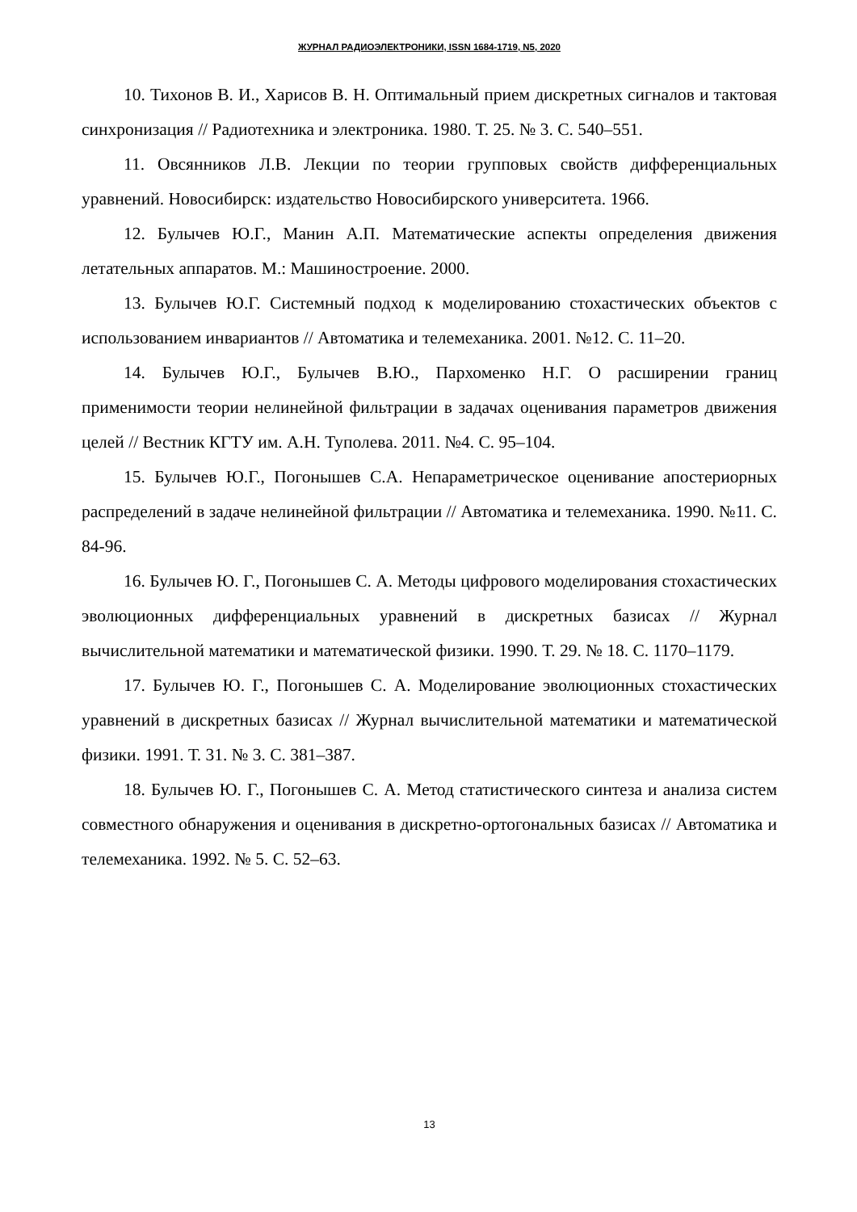ЖУРНАЛ РАДИОЭЛЕКТРОНИКИ, ISSN 1684-1719, N5, 2020
10. Тихонов В. И., Харисов В. Н. Оптимальный прием дискретных сигналов и тактовая синхронизация // Радиотехника и электроника. 1980. Т. 25. № 3. С. 540–551.
11. Овсянников Л.В. Лекции по теории групповых свойств дифференциальных уравнений. Новосибирск: издательство Новосибирского университета. 1966.
12. Булычев Ю.Г., Манин А.П. Математические аспекты определения движения летательных аппаратов. М.: Машиностроение. 2000.
13. Булычев Ю.Г. Системный подход к моделированию стохастических объектов с использованием инвариантов // Автоматика и телемеханика. 2001. №12. С. 11–20.
14. Булычев Ю.Г., Булычев В.Ю., Пархоменко Н.Г. О расширении границ применимости теории нелинейной фильтрации в задачах оценивания параметров движения целей // Вестник КГТУ им. А.Н. Туполева. 2011. №4. С. 95–104.
15. Булычев Ю.Г., Погонышев С.А. Непараметрическое оценивание апостериорных распределений в задаче нелинейной фильтрации // Автоматика и телемеханика. 1990. №11. С. 84-96.
16. Булычев Ю. Г., Погонышев С. А. Методы цифрового моделирования стохастических эволюционных дифференциальных уравнений в дискретных базисах // Журнал вычислительной математики и математической физики. 1990. Т. 29. № 18. С. 1170–1179.
17. Булычев Ю. Г., Погонышев С. А. Моделирование эволюционных стохастических уравнений в дискретных базисах // Журнал вычислительной математики и математической физики. 1991. Т. 31. № 3. С. 381–387.
18. Булычев Ю. Г., Погонышев С. А. Метод статистического синтеза и анализа систем совместного обнаружения и оценивания в дискретно-ортогональных базисах // Автоматика и телемеханика. 1992. № 5. С. 52–63.
13